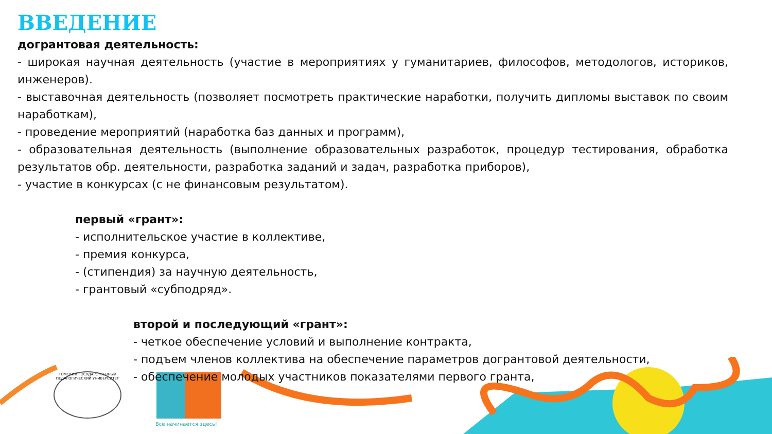ТОМСКИЙ ГОСУДАРСТВЕННЫЙ ПЕДАГОГИЧЕСКИЙ УНИВЕРСИТЕТ
Всё начинается здесь!
ВВЕДЕНИЕ
догрантовая деятельность:
- широкая научная деятельность (участие в мероприятиях у гуманитариев, философов, методологов, историков, инженеров).
- выставочная деятельность (позволяет посмотреть практические наработки, получить дипломы выставок по своим наработкам),
- проведение мероприятий (наработка баз данных и программ),
- образовательная деятельность (выполнение образовательных разработок, процедур тестирования, обработка результатов обр. деятельности, разработка заданий и задач, разработка приборов),
- участие в конкурсах (с не финансовым результатом).
первый «грант»:
- исполнительское участие в коллективе,
- премия конкурса,
- (стипендия) за научную деятельность,
- грантовый «субподряд».
второй и последующий «грант»:
- четкое обеспечение условий и выполнение контракта,
- подъем членов коллектива на обеспечение параметров догрантовой деятельности,
- обеспечение молодых участников показателями первого гранта,